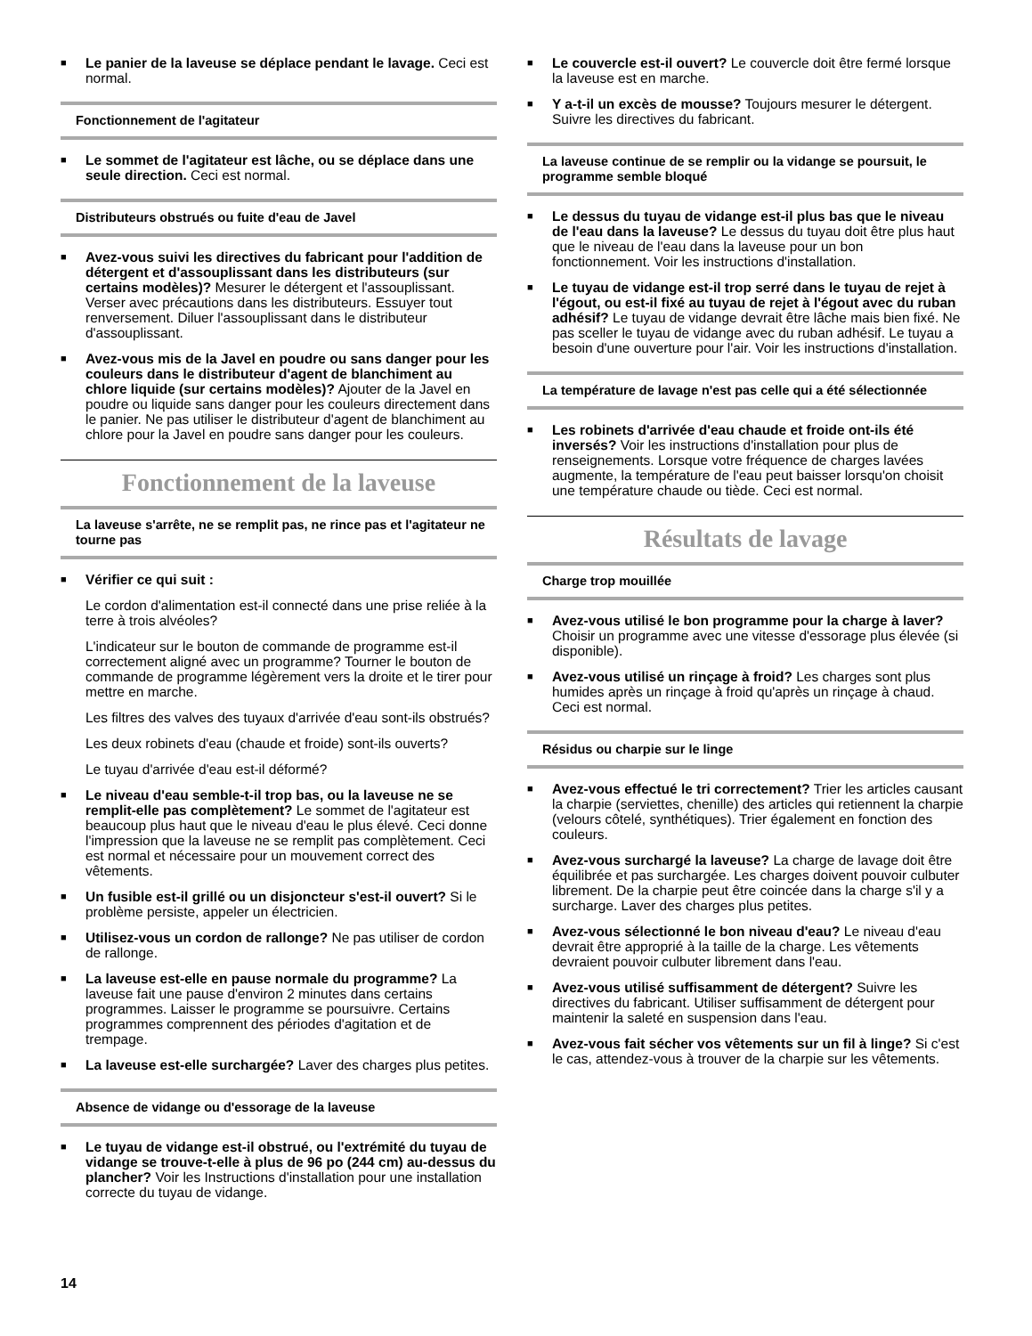■
Le panier de la laveuse se déplace pendant le lavage. Ceci est normal.
Fonctionnement de l'agitateur
■
Le sommet de l'agitateur est lâche, ou se déplace dans une seule direction. Ceci est normal.
Distributeurs obstrués ou fuite d'eau de Javel
■
Avez-vous suivi les directives du fabricant pour l'addition de détergent et d'assouplissant dans les distributeurs (sur certains modèles)? Mesurer le détergent et l'assouplissant. Verser avec précautions dans les distributeurs. Essuyer tout renversement. Diluer l'assouplissant dans le distributeur d'assouplissant.
■
Avez-vous mis de la Javel en poudre ou sans danger pour les couleurs dans le distributeur d'agent de blanchiment au chlore liquide (sur certains modèles)? Ajouter de la Javel en poudre ou liquide sans danger pour les couleurs directement dans le panier. Ne pas utiliser le distributeur d'agent de blanchiment au chlore pour la Javel en poudre sans danger pour les couleurs.
Fonctionnement de la laveuse
La laveuse s'arrête, ne se remplit pas, ne rince pas et l'agitateur ne tourne pas
■
Vérifier ce qui suit :
Le cordon d'alimentation est-il connecté dans une prise reliée à la terre à trois alvéoles?
L'indicateur sur le bouton de commande de programme est-il correctement aligné avec un programme? Tourner le bouton de commande de programme légèrement vers la droite et le tirer pour mettre en marche.
Les filtres des valves des tuyaux d'arrivée d'eau sont-ils obstrués?
Les deux robinets d'eau (chaude et froide) sont-ils ouverts?
Le tuyau d'arrivée d'eau est-il déformé?
■
Le niveau d'eau semble-t-il trop bas, ou la laveuse ne se remplit-elle pas complètement? Le sommet de l'agitateur est beaucoup plus haut que le niveau d'eau le plus élevé. Ceci donne l'impression que la laveuse ne se remplit pas complètement. Ceci est normal et nécessaire pour un mouvement correct des vêtements.
■
Un fusible est-il grillé ou un disjoncteur s'est-il ouvert? Si le problème persiste, appeler un électricien.
■
Utilisez-vous un cordon de rallonge? Ne pas utiliser de cordon de rallonge.
■
La laveuse est-elle en pause normale du programme? La laveuse fait une pause d'environ 2 minutes dans certains programmes. Laisser le programme se poursuivre. Certains programmes comprennent des périodes d'agitation et de trempage.
■
La laveuse est-elle surchargée? Laver des charges plus petites.
Absence de vidange ou d'essorage de la laveuse
■
Le tuyau de vidange est-il obstrué, ou l'extrémité du tuyau de vidange se trouve-t-elle à plus de 96 po (244 cm) au-dessus du plancher? Voir les Instructions d'installation pour une installation correcte du tuyau de vidange.
■
Le couvercle est-il ouvert? Le couvercle doit être fermé lorsque la laveuse est en marche.
■
Y a-t-il un excès de mousse? Toujours mesurer le détergent. Suivre les directives du fabricant.
La laveuse continue de se remplir ou la vidange se poursuit, le programme semble bloqué
■
Le dessus du tuyau de vidange est-il plus bas que le niveau de l'eau dans la laveuse? Le dessus du tuyau doit être plus haut que le niveau de l'eau dans la laveuse pour un bon fonctionnement. Voir les instructions d'installation.
■
Le tuyau de vidange est-il trop serré dans le tuyau de rejet à l'égout, ou est-il fixé au tuyau de rejet à l'égout avec du ruban adhésif? Le tuyau de vidange devrait être lâche mais bien fixé. Ne pas sceller le tuyau de vidange avec du ruban adhésif. Le tuyau a besoin d'une ouverture pour l'air. Voir les instructions d'installation.
La température de lavage n'est pas celle qui a été sélectionnée
■
Les robinets d'arrivée d'eau chaude et froide ont-ils été inversés? Voir les instructions d'installation pour plus de renseignements. Lorsque votre fréquence de charges lavées augmente, la température de l'eau peut baisser lorsqu'on choisit une température chaude ou tiède. Ceci est normal.
Résultats de lavage
Charge trop mouillée
■
Avez-vous utilisé le bon programme pour la charge à laver? Choisir un programme avec une vitesse d'essorage plus élevée (si disponible).
■
Avez-vous utilisé un rinçage à froid? Les charges sont plus humides après un rinçage à froid qu'après un rinçage à chaud. Ceci est normal.
Résidus ou charpie sur le linge
■
Avez-vous effectué le tri correctement? Trier les articles causant la charpie (serviettes, chenille) des articles qui retiennent la charpie (velours côtelé, synthétiques). Trier également en fonction des couleurs.
■
Avez-vous surchargé la laveuse? La charge de lavage doit être équilibrée et pas surchargée. Les charges doivent pouvoir culbuter librement. De la charpie peut être coincée dans la charge s'il y a surcharge. Laver des charges plus petites.
■
Avez-vous sélectionné le bon niveau d'eau? Le niveau d'eau devrait être approprié à la taille de la charge. Les vêtements devraient pouvoir culbuter librement dans l'eau.
■
Avez-vous utilisé suffisamment de détergent? Suivre les directives du fabricant. Utiliser suffisamment de détergent pour maintenir la saleté en suspension dans l'eau.
■
Avez-vous fait sécher vos vêtements sur un fil à linge? Si c'est le cas, attendez-vous à trouver de la charpie sur les vêtements.
14